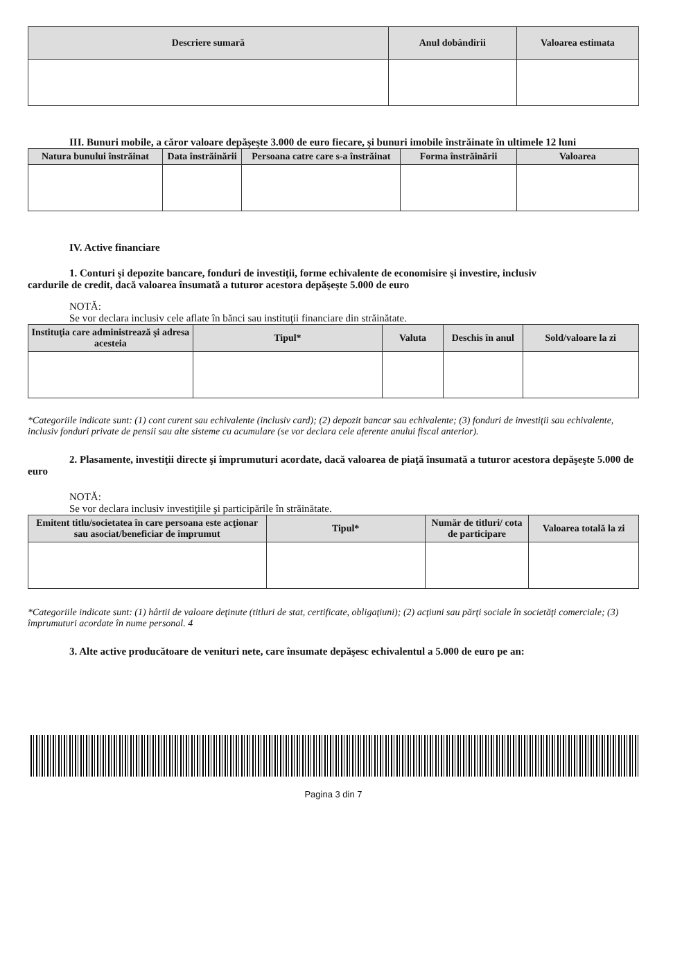| Descriere sumară | Anul dobândirii | Valoarea estimata |
| --- | --- | --- |
III. Bunuri mobile, a căror valoare depăşeşte 3.000 de euro fiecare, şi bunuri imobile înstrăinate în ultimele 12 luni
| Natura bunului înstrăinat | Data înstrăinării | Persoana catre care s-a înstrăinat | Forma înstrăinării | Valoarea |
| --- | --- | --- | --- | --- |
IV. Active financiare
1. Conturi şi depozite bancare, fonduri de investiţii, forme echivalente de economisire şi investire, inclusiv
cardurile de credit, dacă valoarea însumată a tuturor acestora depăşeşte 5.000 de euro
NOTĂ:
Se vor declara inclusiv cele aflate în bănci sau instituţii financiare din străinătate.
| Instituţia care administrează şi adresa acesteia | Tipul* | Valuta | Deschis în anul | Sold/valoare la zi |
| --- | --- | --- | --- | --- |
*Categoriile indicate sunt: (1) cont curent sau echivalente (inclusiv card); (2) depozit bancar sau echivalente; (3) fonduri de investiţii sau echivalente, inclusiv fonduri private de pensii sau alte sisteme cu acumulare (se vor declara cele aferente anului fiscal anterior).
2. Plasamente, investiţii directe şi împrumuturi acordate, dacă valoarea de piaţă însumată a tuturor acestora depăşeşte 5.000 de euro
NOTĂ:
Se vor declara inclusiv investiţiile şi participările în străinătate.
| Emitent titlu/societatea în care persoana este acţionar sau asociat/beneficiar de împrumut | Tipul* | Număr de titluri/ cota de participare | Valoarea totală la zi |
| --- | --- | --- | --- |
*Categoriile indicate sunt: (1) hârtii de valoare deţinute (titluri de stat, certificate, obligaţiuni); (2) acţiuni sau părţi sociale în societăţi comerciale; (3) împrumuturi acordate în nume personal. 4
3. Alte active producătoare de venituri nete, care însumate depăşesc echivalentul a 5.000 de euro pe an:
Pagina 3 din 7